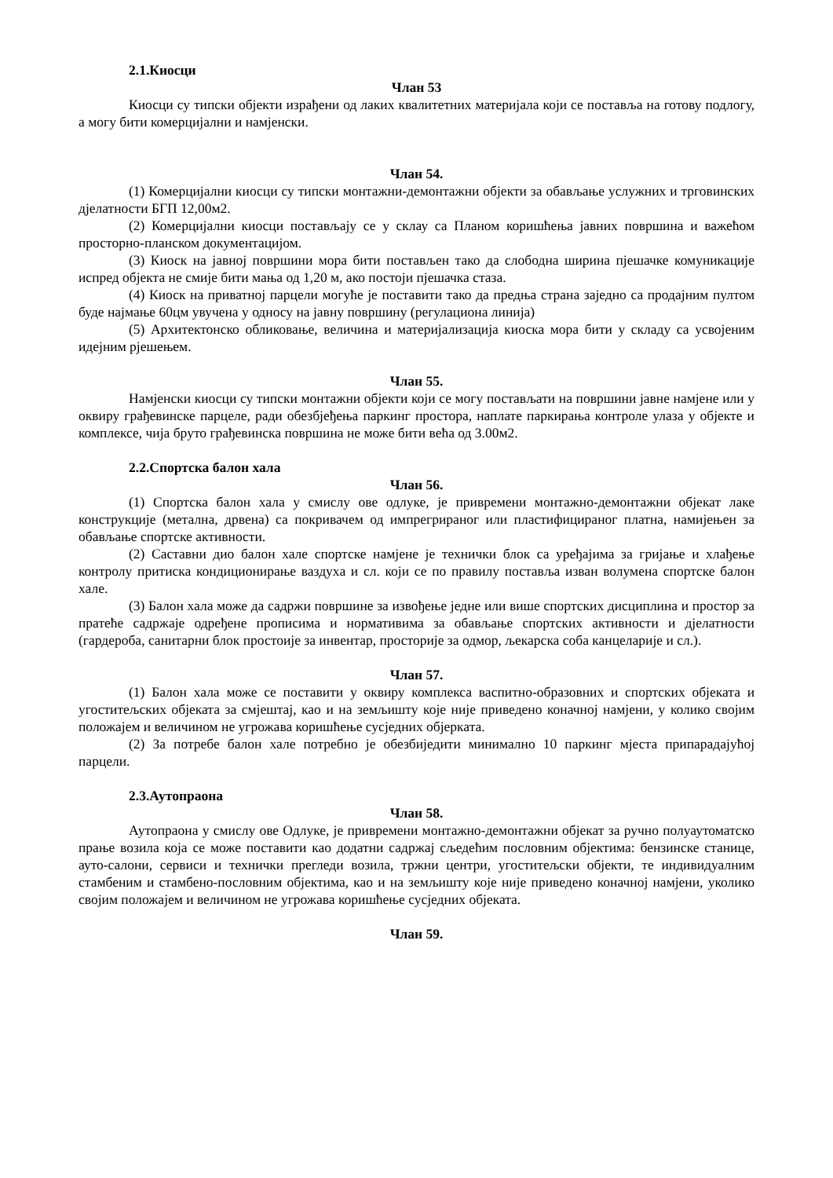2.1.Киосци
Члан 53
Киосци су типски објекти израђени од лаких квалитетних материјала који се поставља на готову подлогу, а могу бити комерцијални и намјенски.
Члан 54.
(1) Комерцијални киосци су типски монтажни-демонтажни објекти за обављање услужних и трговинских дјелатности БГП 12,00м2.
(2) Комерцијални киосци постављају се у склау са Планом коришћења јавних површина и важећом просторно-планском документацијом.
(3) Киоск на јавној површини мора бити постављен тако да слободна ширина пјешачке комуникације испред објекта не смије бити мања од 1,20 м, ако постоји пјешачка стаза.
(4) Киоск на приватној парцели могуће је поставити тако да предња страна заједно са продајним пултом буде најмање 60цм увучена у односу на јавну површину (регулациона линија)
(5) Архитектонско обликовање, величина и материјализација киоска мора бити у складу са усвојеним идејним рјешењем.
Члан 55.
Намјенски киосци су типски монтажни објекти који се могу постављати на површини јавне намјене или у оквиру грађевинске парцеле, ради обезбјеђења паркинг простора, наплате паркирања контроле улаза у објекте и комплексе, чија бруто грађевинска површина не може бити већа од 3.00м2.
2.2.Спортска балон хала
Члан 56.
(1) Спортска балон хала у смислу ове одлуке, је привремени монтажно-демонтажни објекат лаке конструкције (метална, дрвена) са покривачем од импрегрираног или пластифицираног платна, намијењен за обављање спортске активности.
(2) Саставни дио балон хале спортске намјене је технички блок са уређајима за гријање и хлађење контролу притиска кондиционирање ваздуха и сл. који се по правилу поставља изван волумена спортске балон хале.
(3) Балон хала може да садржи површине за извођење једне или више спортских дисциплина и простор за пратеће садржаје одређене прописима и нормативима за обављање спортских активности и дјелатности (гардероба, санитарни блок простоије за инвентар, просторије за одмор, љекарска соба канцеларије и сл.).
Члан 57.
(1) Балон хала може се поставити у оквиру комплекса васпитно-образовних и спортских објеката и угоститељских објеката за смјештај, као и на земљишту које није приведено коначној намјени, у колико својим положајем и величином не угрожава коришћење сусједних објерката.
(2) За потребе балон хале потребно је обезбиједити минимално 10 паркинг мјеста припарадајућој парцели.
2.3.Аутопраона
Члан 58.
Аутопраона у смислу ове Одлуке, је привремени монтажно-демонтажни објекат за ручно полуаутоматско прање возила која се може поставити као додатни садржај сљедећим пословним објектима: бензинске станице, ауто-салони, сервиси и технички прегледи возила, тржни центри, угоститељски објекти, те индивидуалним стамбеним и стамбено-пословним објектима, као и на земљишту које није приведено коначној намјени, уколико својим положајем и величином не угрожава коришћење сусједних објеката.
Члан 59.